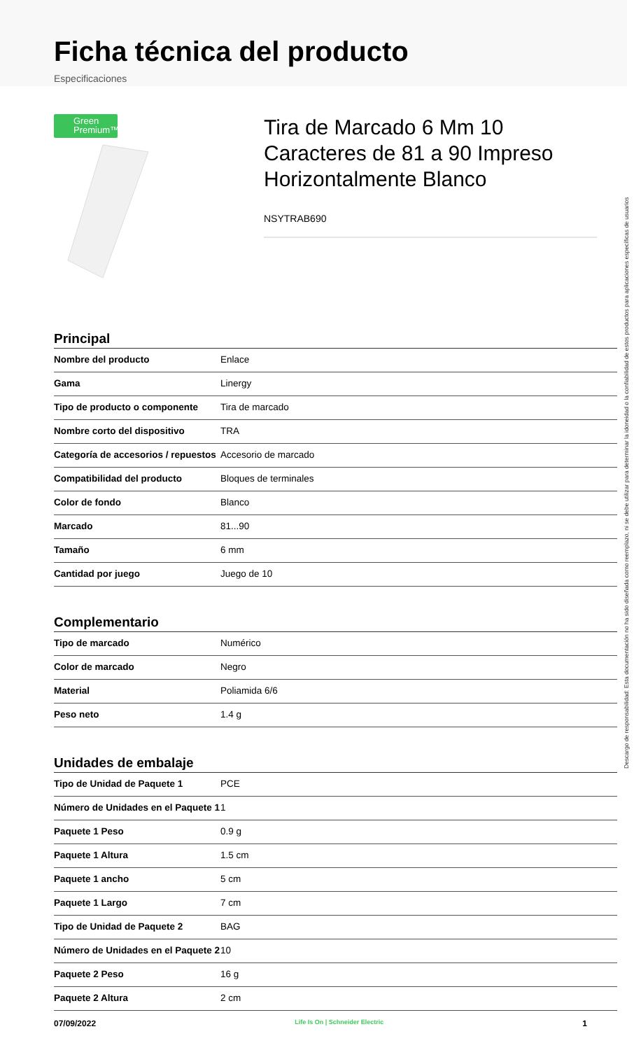Ficha técnica del producto
Especificaciones
Green Premium™
Tira de Marcado 6 Mm 10 Caracteres de 81 a 90 Impreso Horizontalmente Blanco
NSYTRAB690
Principal
| Nombre del producto | Enlace |
| Gama | Linergy |
| Tipo de producto o componente | Tira de marcado |
| Nombre corto del dispositivo | TRA |
| Categoría de accesorios / repuestos | Accesorio de marcado |
| Compatibilidad del producto | Bloques de terminales |
| Color de fondo | Blanco |
| Marcado | 81...90 |
| Tamaño | 6 mm |
| Cantidad por juego | Juego de 10 |
Complementario
| Tipo de marcado | Numérico |
| Color de marcado | Negro |
| Material | Poliamida 6/6 |
| Peso neto | 1.4 g |
Unidades de embalaje
| Tipo de Unidad de Paquete 1 | PCE |
| Número de Unidades en el Paquete 1 | 1 |
| Paquete 1 Peso | 0.9 g |
| Paquete 1 Altura | 1.5 cm |
| Paquete 1 ancho | 5 cm |
| Paquete 1 Largo | 7 cm |
| Tipo de Unidad de Paquete 2 | BAG |
| Número de Unidades en el Paquete 2 | 10 |
| Paquete 2 Peso | 16 g |
| Paquete 2 Altura | 2 cm |
Descargo de responsabilidad: Esta documentación no ha sido diseñada como reemplazo, ni se debe utilizar para determinar la idoneidad o la confiabilidad de estos productos para aplicaciones específicas de usuarios
07/09/2022 Life Is On | Schneider Electric 1